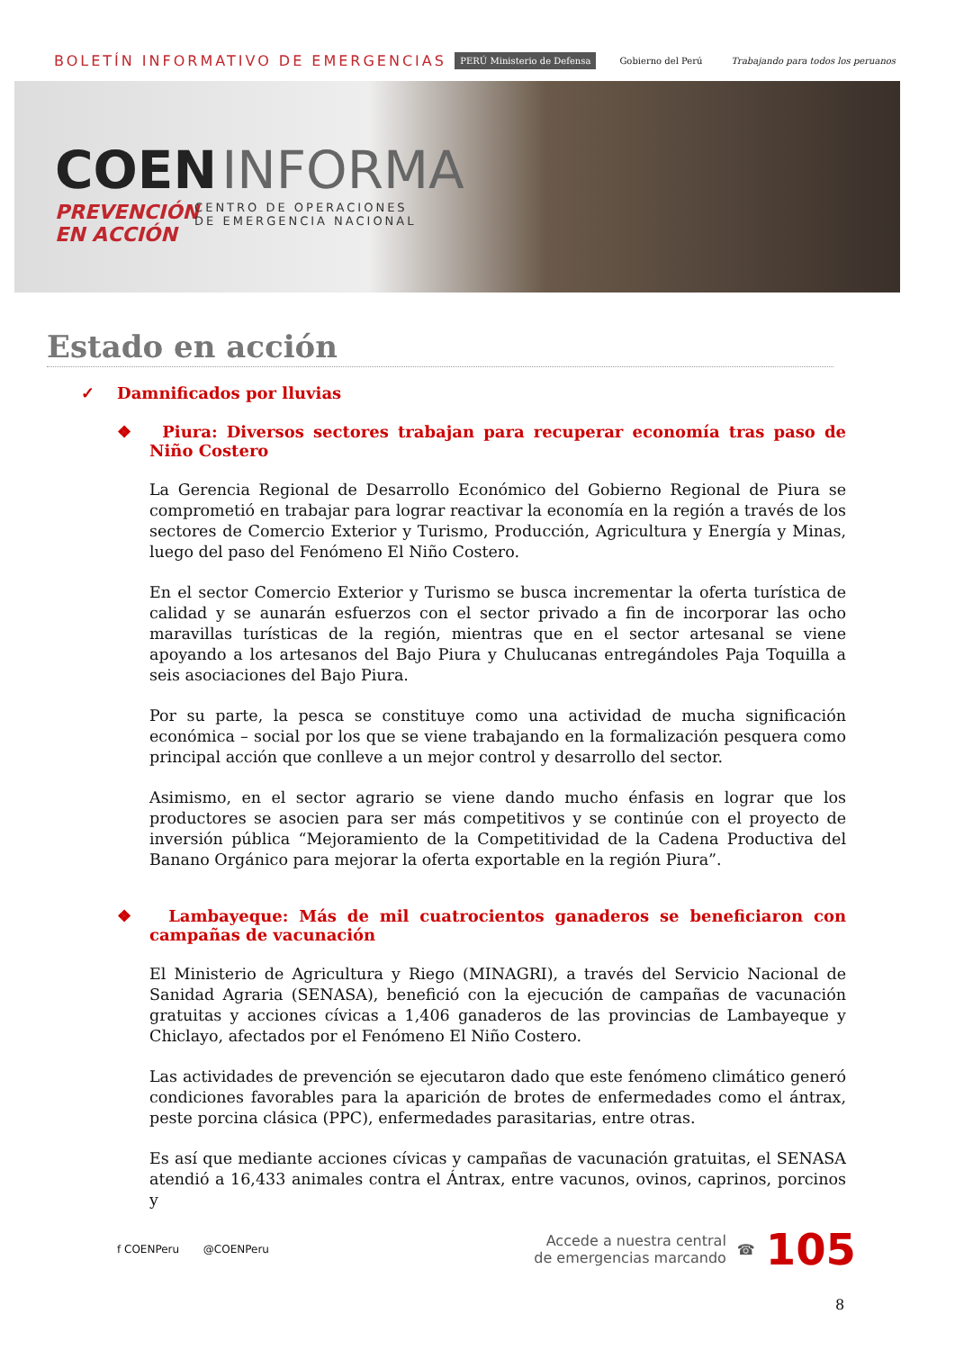BOLETÍN INFORMATIVO DE EMERGENCIAS
PERÚ Ministerio de Defensa Gobierno del Perú Trabajando para todos los peruanos
COEN INFORMA
PREVENCIÓN EN ACCIÓN CENTRO DE OPERACIONES
DE EMERGENCIA NACIONAL
Estado en acción
✓ Damnificados por lluvias
❖ Piura: Diversos sectores trabajan para recuperar economía tras paso de Niño Costero
La Gerencia Regional de Desarrollo Económico del Gobierno Regional de Piura se comprometió en trabajar para lograr reactivar la economía en la región a través de los sectores de Comercio Exterior y Turismo, Producción, Agricultura y Energía y Minas, luego del paso del Fenómeno El Niño Costero.
En el sector Comercio Exterior y Turismo se busca incrementar la oferta turística de calidad y se aunarán esfuerzos con el sector privado a fin de incorporar las ocho maravillas turísticas de la región, mientras que en el sector artesanal se viene apoyando a los artesanos del Bajo Piura y Chulucanas entregándoles Paja Toquilla a seis asociaciones del Bajo Piura.
Por su parte, la pesca se constituye como una actividad de mucha significación económica – social por los que se viene trabajando en la formalización pesquera como principal acción que conlleve a un mejor control y desarrollo del sector.
Asimismo, en el sector agrario se viene dando mucho énfasis en lograr que los productores se asocien para ser más competitivos y se continúe con el proyecto de inversión pública “Mejoramiento de la Competitividad de la Cadena Productiva del Banano Orgánico para mejorar la oferta exportable en la región Piura”.
❖ Lambayeque: Más de mil cuatrocientos ganaderos se beneficiaron con campañas de vacunación
El Ministerio de Agricultura y Riego (MINAGRI), a través del Servicio Nacional de Sanidad Agraria (SENASA), benefició con la ejecución de campañas de vacunación gratuitas y acciones cívicas a 1,406 ganaderos de las provincias de Lambayeque y Chiclayo, afectados por el Fenómeno El Niño Costero.
Las actividades de prevención se ejecutaron dado que este fenómeno climático generó condiciones favorables para la aparición de brotes de enfermedades como el ántrax, peste porcina clásica (PPC), enfermedades parasitarias, entre otras.
Es así que mediante acciones cívicas y campañas de vacunación gratuitas, el SENASA atendió a 16,433 animales contra el Ántrax, entre vacunos, ovinos, caprinos, porcinos y
f COENPeru @COENPeru
Accede a nuestra central
de emergencias marcando
☎ 105
8